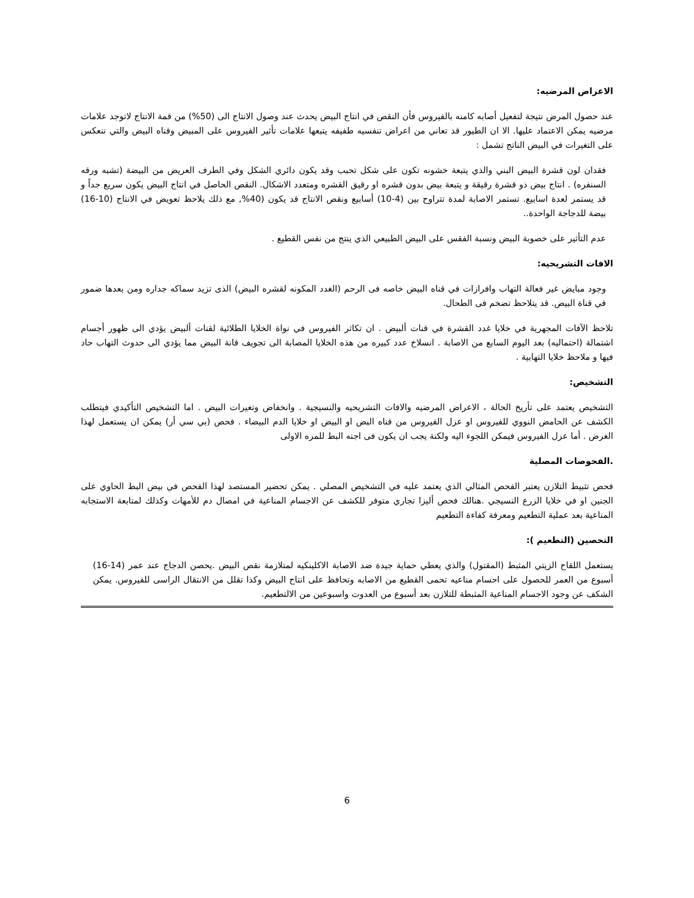الاعراض المرضيه:
عند حصول المرض نتيجة لتفعيل أصابه كامنه بالفيروس فأن النقص في انتاج البيض يحدث عند وصول الانتاج الى (50%) من قمة الانتاج لاتوجد علامات مرضيه يمكن الاعتماد عليها. الا ان الطيور قد تعاني من اعراض تنفسيه طفيفه يتبعها علامات تأثير الفيروس على المبيض وقناه البيض والتي تنعكس على التغيرات في البيض الناتج تشمل :
فقدان لون قشرة البيض البني والذي يتبعة خشونه تكون على شكل تحبب وقد يكون دائري الشكل وفي الطرف العريض من البيضة (تشبه ورقه السنفره) . انتاج بيض ذو قشرة رقيقة و يتبعة بيض بدون قشره او رقيق القشره ومتعدد الاشكال. النقص الحاصل في انتاج البيض يكون سريع جداً و قد يستمر لعدة اسابيع. تستمر الاصابة لمدة تتراوح بين (4-10) أسابيع ونقص الانتاج قد يكون (40%, مع ذلك يلاحظ تعويض في الانتاج (10-16) بيضة للدجاجة الواحدة..
عدم التأثير على خصوبة البيض ونسبة الفقس على البيض الطبيعي الذي ينتج من نفس القطيع .
الافات التشريحيه:
وجود مبايض غير فعالة التهاب وافرازات في قناه البيض خاصه فى الرحم (الغدد المكونه لقشره البيض) الذى تزيد سماكه جداره ومن بعدها ضمور في قناة البيض. قد يتلاحظ تضخم فى الطحال.
تلاحظ الآفات المجهرية في خلايا غدد القشرة في قنات ألبيض . ان تكاثر الفيروس في نواة الخلايا الطلائية لقنات ألبيض يؤدي الى ظهور أجسام اشتمالة (احتماليه) بعد اليوم السابع من الاصابة . انسلاخ عدد كبيره من هذه الخلايا المصابة الى تجويف قانة البيض مما يؤدي الى حدوث التهاب حاد فيها و ملاحظ خلايا التهابية .
التشخيص:
التشخيص يعتمد على تأريخ الحالة ، الاعراض المرضيه والافات التشريحيه والنسيجية . وانخفاض وتغيرات البيض . اما التشخيص التأكيدي فيتطلب الكشف عن الحامض النووي للفيروس او عزل الفيروس من قناه البض او البيض او خلايا الدم البيضاء . فحص (بي سي أر) يمكن ان يستعمل لهذا الغرض . أما عزل الفيروس فيمكن اللجوء اليه ولكنة يجب ان يكون فى اجنه البط للمره الاولى
.الفحوصات المصلية
فحص تثبيط التلازن يعتبر الفحص المثالي الذي يعتمد عليه في التشخيص المصلي . يمكن تحضير المستصد لهذا الفحص في بيض البط الحاوي على الجنين او في خلايا الزرع النسيجي .هنالك فحص أليزا تجاري متوفر للكشف عن الاجسام المناعية في امصال دم للأمهات وكذلك لمتابعة الاستجابه المناعية بعد عملية التطعيم ومعرفة كفاءة التطعيم
التحصين (التطعيم ):
يستعمل اللقاح الزيتي المثبط (المقتول) والذي يعطي حماية جيدة ضد الاصابة الاكلينكيه لمتلازمة نقص البيض .يحصن الدجاج عند عمر (14-16) أسبوع من العمر للحصول على احسام مناعيه تحمى القطيع من الاصابه وتحافظ على انتاح البيض وكذا تقلل من الانتقال الراسى للفيروس. يمكن الشكف عن وجود الاجسام المناعية المثبطة للتلازن بعد أسبوع من العدوت واسبوعين من الالتطعيم.
6